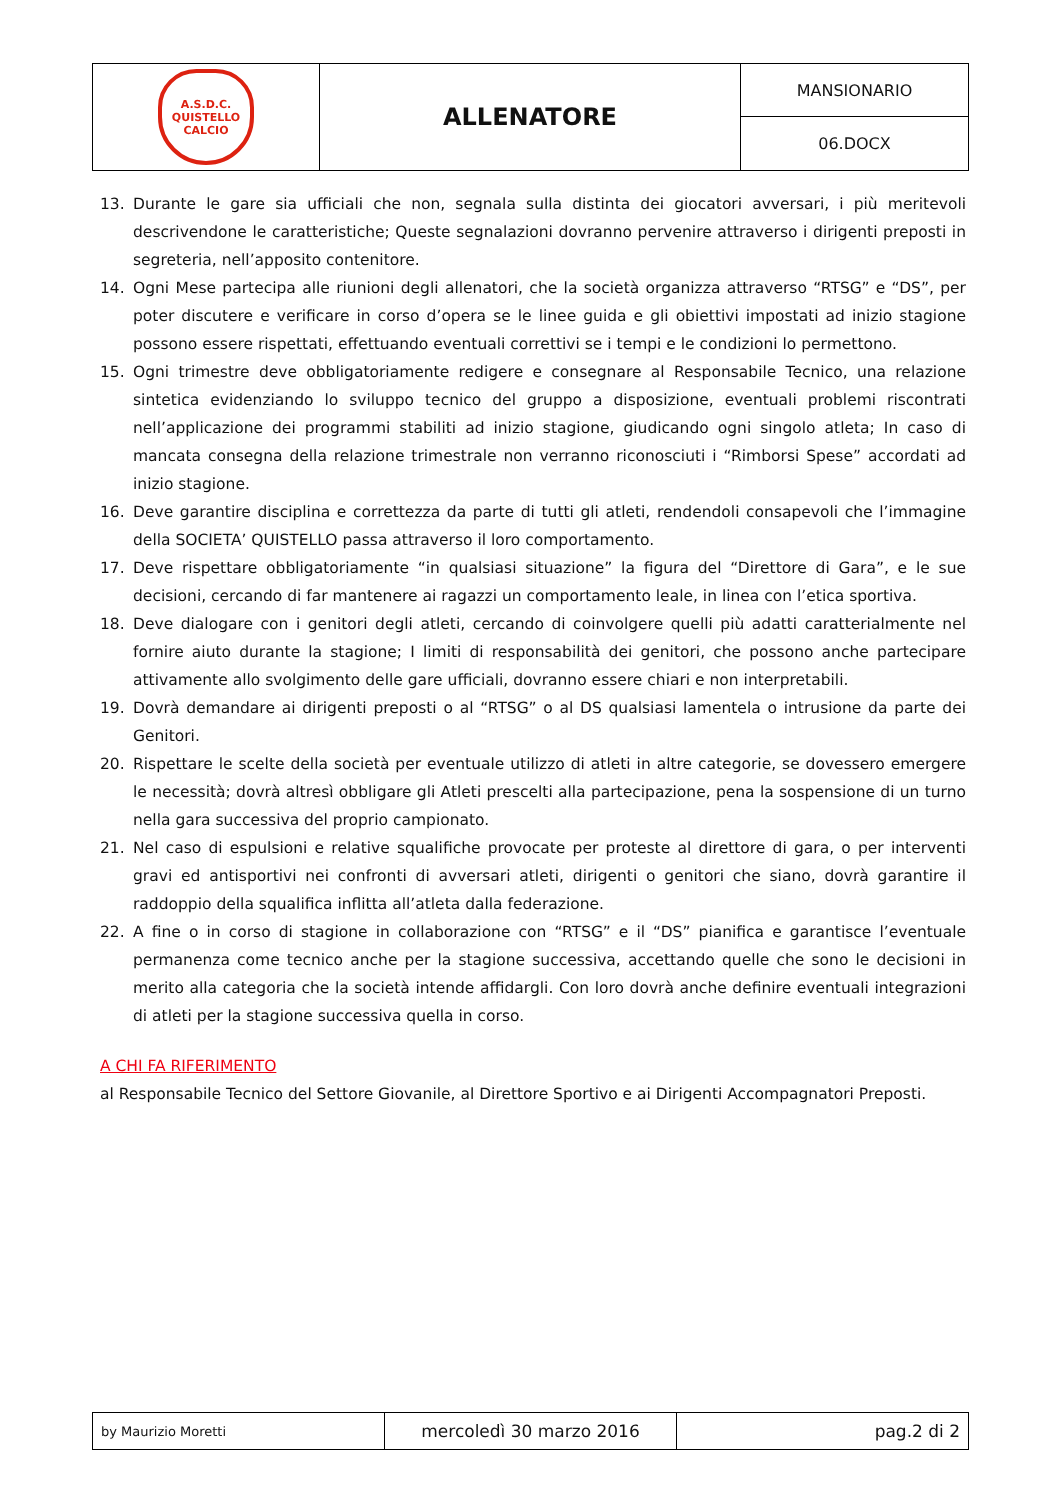| A.S.D.C. QUISTELLO CALCIO | ALLENATORE | MANSIONARIO |
| | | 06.DOCX |
13. Durante le gare sia ufficiali che non, segnala sulla distinta dei giocatori avversari, i più meritevoli descrivendone le caratteristiche; Queste segnalazioni dovranno pervenire attraverso i dirigenti preposti in segreteria, nell’apposito contenitore.
14. Ogni Mese partecipa alle riunioni degli allenatori, che la società organizza attraverso “RTSG” e “DS”, per poter discutere e verificare in corso d’opera se le linee guida e gli obiettivi impostati ad inizio stagione possono essere rispettati, effettuando eventuali correttivi se i tempi e le condizioni lo permettono.
15. Ogni trimestre deve obbligatoriamente redigere e consegnare al Responsabile Tecnico, una relazione sintetica evidenziando lo sviluppo tecnico del gruppo a disposizione, eventuali problemi riscontrati nell’applicazione dei programmi stabiliti ad inizio stagione, giudicando ogni singolo atleta; In caso di mancata consegna della relazione trimestrale non verranno riconosciuti i “Rimborsi Spese” accordati ad inizio stagione.
16. Deve garantire disciplina e correttezza da parte di tutti gli atleti, rendendoli consapevoli che l’immagine della SOCIETA’ QUISTELLO passa attraverso il loro comportamento.
17. Deve rispettare obbligatoriamente “in qualsiasi situazione” la figura del “Direttore di Gara”, e le sue decisioni, cercando di far mantenere ai ragazzi un comportamento leale, in linea con l’etica sportiva.
18. Deve dialogare con i genitori degli atleti, cercando di coinvolgere quelli più adatti caratterialmente nel fornire aiuto durante la stagione; I limiti di responsabilità dei genitori, che possono anche partecipare attivamente allo svolgimento delle gare ufficiali, dovranno essere chiari e non interpretabili.
19. Dovrà demandare ai dirigenti preposti o al “RTSG” o al DS qualsiasi lamentela o intrusione da parte dei Genitori.
20. Rispettare le scelte della società per eventuale utilizzo di atleti in altre categorie, se dovessero emergere le necessità; dovrà altresì obbligare gli Atleti prescelti alla partecipazione, pena la sospensione di un turno nella gara successiva del proprio campionato.
21. Nel caso di espulsioni e relative squalifiche provocate per proteste al direttore di gara, o per interventi gravi ed antisportivi nei confronti di avversari atleti, dirigenti o genitori che siano, dovrà garantire il raddoppio della squalifica inflitta all’atleta dalla federazione.
22. A fine o in corso di stagione in collaborazione con “RTSG” e il “DS” pianifica e garantisce l’eventuale permanenza come tecnico anche per la stagione successiva, accettando quelle che sono le decisioni in merito alla categoria che la società intende affidargli. Con loro dovrà anche definire eventuali integrazioni di atleti per la stagione successiva quella in corso.
A CHI FA RIFERIMENTO
al Responsabile Tecnico del Settore Giovanile, al Direttore Sportivo e ai Dirigenti Accompagnatori Preposti.
| by Maurizio Moretti | mercoledì 30 marzo 2016 | pag.2 di 2 |